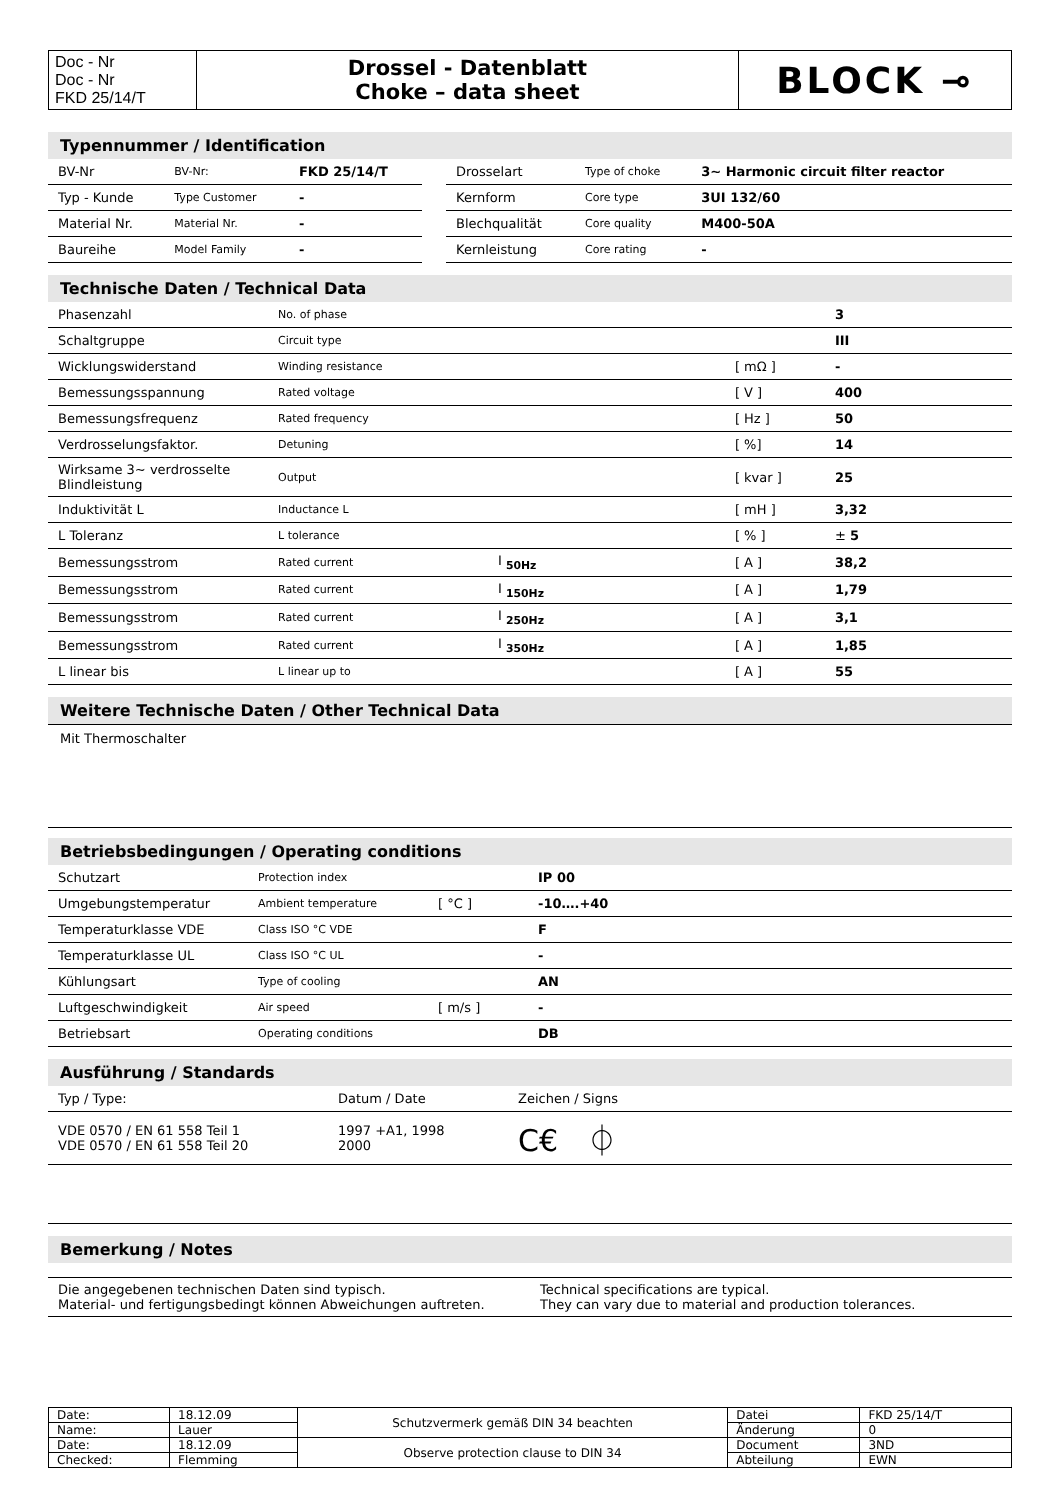| Doc - Nr Doc - Nr FKD 25/14/T | Drossel - Datenblatt Choke – data sheet | BLOCK ⊸ |
Typennummer / Identification
| BV-Nr | BV-Nr: | FKD 25/14/T | | Drosselart | Type of choke | 3~ Harmonic circuit filter reactor |
| Typ - Kunde | Type Customer | - | | Kernform | Core type | 3UI 132/60 |
| Material Nr. | Material Nr. | - | | Blechqualität | Core quality | M400-50A |
| Baureihe | Model Family | - | | Kernleistung | Core rating | - |
Technische Daten / Technical Data
| Phasenzahl | No. of phase | | | 3 |
| Schaltgruppe | Circuit type | | | III |
| Wicklungswiderstand | Winding resistance | | [ mΩ ] | - |
| Bemessungsspannung | Rated voltage | | [ V ] | 400 |
| Bemessungsfrequenz | Rated frequency | | [ Hz ] | 50 |
| Verdrosselungsfaktor. | Detuning | | [ %] | 14 |
| Wirksame 3~ verdrosselte Blindleistung | Output | | [ kvar ] | 25 |
| Induktivität L | Inductance L | | [ mH ] | 3,32 |
| L Toleranz | L tolerance | | [ % ] | ± 5 |
| Bemessungsstrom | Rated current | I <sub>50Hz</sub> | [ A ] | 38,2 |
| Bemessungsstrom | Rated current | I <sub>150Hz</sub> | [ A ] | 1,79 |
| Bemessungsstrom | Rated current | I <sub>250Hz</sub> | [ A ] | 3,1 |
| Bemessungsstrom | Rated current | I <sub>350Hz</sub> | [ A ] | 1,85 |
| L linear bis | L linear up to | | [ A ] | 55 |
Weitere Technische Daten / Other Technical Data
Mit Thermoschalter
Betriebsbedingungen / Operating conditions
| Schutzart | Protection index | | IP 00 |
| Umgebungstemperatur | Ambient temperature | [ °C ] | -10….+40 |
| Temperaturklasse VDE | Class ISO °C VDE | | F |
| Temperaturklasse UL | Class ISO °C UL | | - |
| Kühlungsart | Type of cooling | | AN |
| Luftgeschwindigkeit | Air speed | [ m/s ] | - |
| Betriebsart | Operating conditions | | DB |
Ausführung / Standards
| Typ / Type: | Datum / Date | Zeichen / Signs |
| VDE 0570 / EN 61 558 Teil 1 VDE 0570 / EN 61 558 Teil 20 | 1997 +A1, 1998 2000 | C€ ⏀ |
Bemerkung / Notes
| Die angegebenen technischen Daten sind typisch. Material- und fertigungsbedingt können Abweichungen auftreten. | Technical specifications are typical. They can vary due to material and production tolerances. |
| Date: | 18.12.09 | Schutzvermerk gemäß DIN 34 beachten | Datei | FKD 25/14/T |
| Name: | Lauer | | Änderung | 0 |
| Date: | 18.12.09 | Observe protection clause to DIN 34 | Document | 3ND |
| Checked: | Flemming | | Abteilung | EWN |